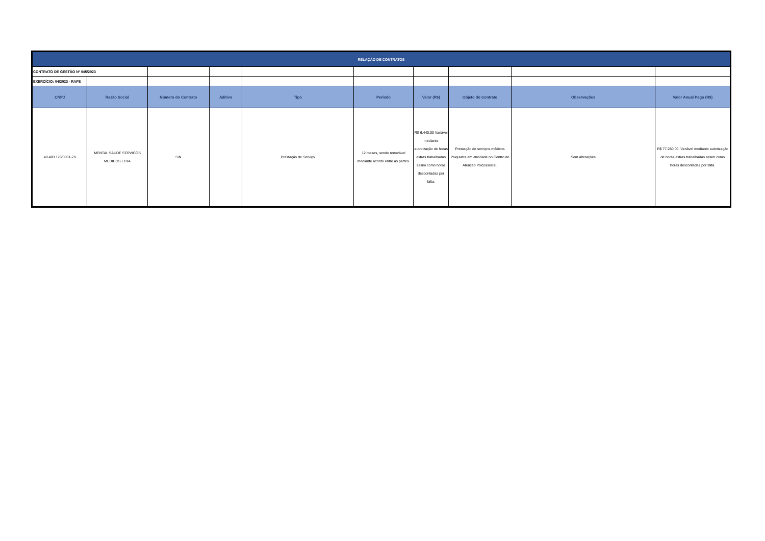| RELAÇÃO DE CONTRATOS | | | | | | | | | |
| CONTRATO DE GESTÃO Nº 045/2023 | | | | | | | | | |
| EXERCÍCIO: 04/2023 - RAPS | | | | | | | | | |
| CNPJ | Razão Social | Número do Contrato | Aditivo | Tipo | Período | Valor (R$) | Objeto do Contrato | Observações | Valor Anual Pago (R$) |
| 49.483.176/0001-78 | MENTAL SAUDE SERVICOS MEDICOS LTDA | S/N | | Prestação de Serviço | 12 meses, sendo renovável mediante acordo entre as partes. | R$ 6.440,00 Variável mediante autorização de horas extras trabalhadas assim como horas descontadas por falta. | Prestação de serviços médicos Psiquiatra em atividade no Centro de Atenção Psicossocial. | Sem alterações | R$ 77.280,00. Variável mediante autorização de horas extras trabalhadas assim como horas descontadas por falta. |